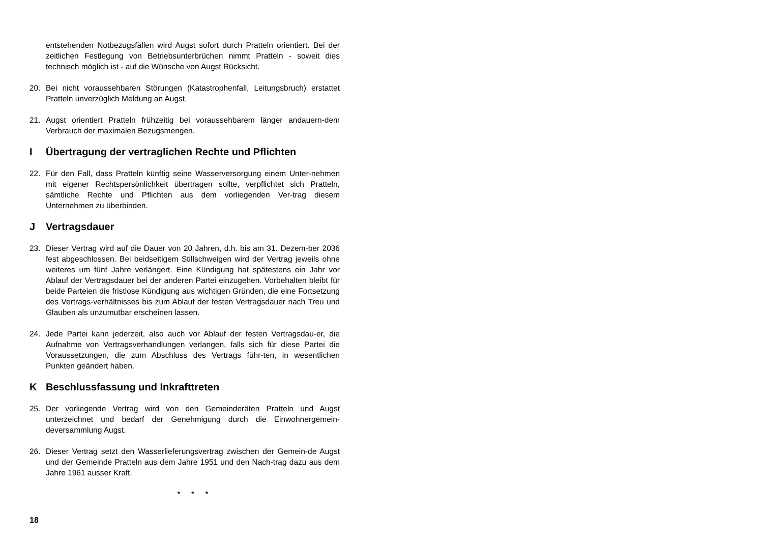entstehenden Notbezugsfällen wird Augst sofort durch Pratteln orientiert. Bei der zeitlichen Festlegung von Betriebsunterbrüchen nimmt Pratteln - soweit dies technisch möglich ist - auf die Wünsche von Augst Rücksicht.
20. Bei nicht voraussehbaren Störungen (Katastrophenfall, Leitungsbruch) erstattet Pratteln unverzüglich Meldung an Augst.
21. Augst orientiert Pratteln frühzeitig bei voraussehbarem länger andauern-dem Verbrauch der maximalen Bezugsmengen.
I Übertragung der vertraglichen Rechte und Pflichten
22. Für den Fall, dass Pratteln künftig seine Wasserversorgung einem Unter-nehmen mit eigener Rechtspersönlichkeit übertragen sollte, verpflichtet sich Pratteln, sämtliche Rechte und Pflichten aus dem vorliegenden Ver-trag diesem Unternehmen zu überbinden.
J Vertragsdauer
23. Dieser Vertrag wird auf die Dauer von 20 Jahren, d.h. bis am 31. Dezem-ber 2036 fest abgeschlossen. Bei beidseitigem Stillschweigen wird der Vertrag jeweils ohne weiteres um fünf Jahre verlängert. Eine Kündigung hat spätestens ein Jahr vor Ablauf der Vertragsdauer bei der anderen Partei einzugehen. Vorbehalten bleibt für beide Parteien die fristlose Kündigung aus wichtigen Gründen, die eine Fortsetzung des Vertrags-verhältnisses bis zum Ablauf der festen Vertragsdauer nach Treu und Glauben als unzumutbar erscheinen lassen.
24. Jede Partei kann jederzeit, also auch vor Ablauf der festen Vertragsdau-er, die Aufnahme von Vertragsverhandlungen verlangen, falls sich für diese Partei die Voraussetzungen, die zum Abschluss des Vertrags führ-ten, in wesentlichen Punkten geändert haben.
K Beschlussfassung und Inkrafttreten
25. Der vorliegende Vertrag wird von den Gemeinderäten Pratteln und Augst unterzeichnet und bedarf der Genehmigung durch die Einwohnergemein-deversammlung Augst.
26. Dieser Vertrag setzt den Wasserlieferungsvertrag zwischen der Gemein-de Augst und der Gemeinde Pratteln aus dem Jahre 1951 und den Nach-trag dazu aus dem Jahre 1961 ausser Kraft.
* * *
18